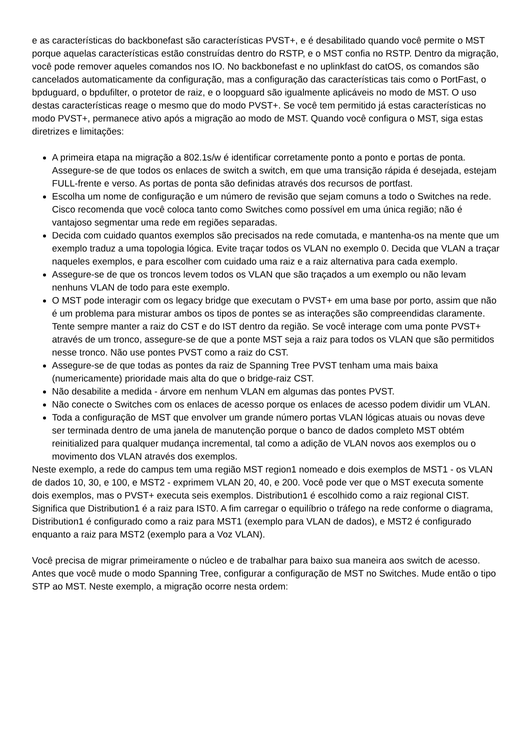e as características do backbonefast são características PVST+, e é desabilitado quando você permite o MST porque aquelas características estão construídas dentro do RSTP, e o MST confia no RSTP. Dentro da migração, você pode remover aqueles comandos nos IO. No backbonefast e no uplinkfast do catOS, os comandos são cancelados automaticamente da configuração, mas a configuração das características tais como o PortFast, o bpduguard, o bpdufilter, o protetor de raiz, e o loopguard são igualmente aplicáveis no modo de MST. O uso destas características reage o mesmo que do modo PVST+. Se você tem permitido já estas características no modo PVST+, permanece ativo após a migração ao modo de MST. Quando você configura o MST, siga estas diretrizes e limitações:
A primeira etapa na migração a 802.1s/w é identificar corretamente ponto a ponto e portas de ponta. Assegure-se de que todos os enlaces de switch a switch, em que uma transição rápida é desejada, estejam FULL-frente e verso. As portas de ponta são definidas através dos recursos de portfast.
Escolha um nome de configuração e um número de revisão que sejam comuns a todo o Switches na rede. Cisco recomenda que você coloca tanto como Switches como possível em uma única região; não é vantajoso segmentar uma rede em regiões separadas.
Decida com cuidado quantos exemplos são precisados na rede comutada, e mantenha-os na mente que um exemplo traduz a uma topologia lógica. Evite traçar todos os VLAN no exemplo 0. Decida que VLAN a traçar naqueles exemplos, e para escolher com cuidado uma raiz e a raiz alternativa para cada exemplo.
Assegure-se de que os troncos levem todos os VLAN que são traçados a um exemplo ou não levam nenhuns VLAN de todo para este exemplo.
O MST pode interagir com os legacy bridge que executam o PVST+ em uma base por porto, assim que não é um problema para misturar ambos os tipos de pontes se as interações são compreendidas claramente. Tente sempre manter a raiz do CST e do IST dentro da região. Se você interage com uma ponte PVST+ através de um tronco, assegure-se de que a ponte MST seja a raiz para todos os VLAN que são permitidos nesse tronco. Não use pontes PVST como a raiz do CST.
Assegure-se de que todas as pontes da raiz de Spanning Tree PVST tenham uma mais baixa (numericamente) prioridade mais alta do que o bridge-raiz CST.
Não desabilite a medida - árvore em nenhum VLAN em algumas das pontes PVST.
Não conecte o Switches com os enlaces de acesso porque os enlaces de acesso podem dividir um VLAN.
Toda a configuração de MST que envolver um grande número portas VLAN lógicas atuais ou novas deve ser terminada dentro de uma janela de manutenção porque o banco de dados completo MST obtém reinitialized para qualquer mudança incremental, tal como a adição de VLAN novos aos exemplos ou o movimento dos VLAN através dos exemplos.
Neste exemplo, a rede do campus tem uma região MST region1 nomeado e dois exemplos de MST1 - os VLAN de dados 10, 30, e 100, e MST2 - exprimem VLAN 20, 40, e 200. Você pode ver que o MST executa somente dois exemplos, mas o PVST+ executa seis exemplos. Distribution1 é escolhido como a raiz regional CIST. Significa que Distribution1 é a raiz para IST0. A fim carregar o equilíbrio o tráfego na rede conforme o diagrama, Distribution1 é configurado como a raiz para MST1 (exemplo para VLAN de dados), e MST2 é configurado enquanto a raiz para MST2 (exemplo para a Voz VLAN).
Você precisa de migrar primeiramente o núcleo e de trabalhar para baixo sua maneira aos switch de acesso. Antes que você mude o modo Spanning Tree, configurar a configuração de MST no Switches. Mude então o tipo STP ao MST. Neste exemplo, a migração ocorre nesta ordem: